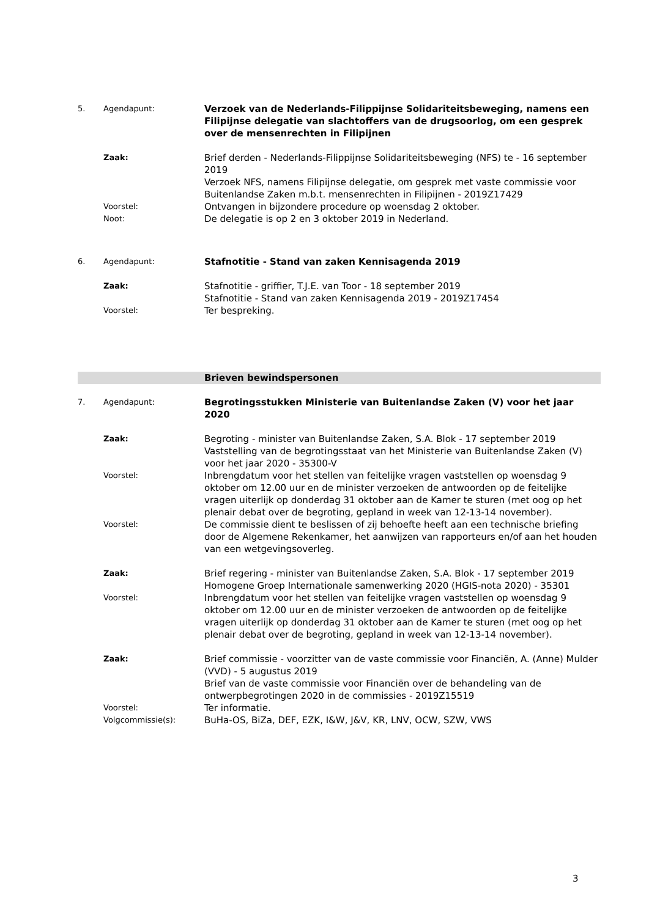| 5. | Agendapunt: | Verzoek van de Nederlands-Filippijnse Solidariteitsbeweging, namens een Filipijnse delegatie van slachtoffers van de drugsoorlog, om een gesprek over de mensenrechten in Filipijnen |
| | Zaak: | Brief derden - Nederlands-Filippijnse Solidariteitsbeweging (NFS) te - 16 september 2019 Verzoek NFS, namens Filipijnse delegatie, om gesprek met vaste commissie voor Buitenlandse Zaken m.b.t. mensenrechten in Filipijnen - 2019Z17429 |
| | Voorstel: | Ontvangen in bijzondere procedure op woensdag 2 oktober. |
| | Noot: | De delegatie is op 2 en 3 oktober 2019 in Nederland. |
| 6. | Agendapunt: | Stafnotitie - Stand van zaken Kennisagenda 2019 |
| | Zaak: | Stafnotitie - griffier, T.J.E. van Toor - 18 september 2019 Stafnotitie - Stand van zaken Kennisagenda 2019 - 2019Z17454 |
| | Voorstel: | Ter bespreking. |
| | | Brieven bewindspersonen |
| 7. | Agendapunt: | Begrotingsstukken Ministerie van Buitenlandse Zaken (V) voor het jaar 2020 |
| | Zaak: | Begroting - minister van Buitenlandse Zaken, S.A. Blok - 17 september 2019 Vaststelling van de begrotingsstaat van het Ministerie van Buitenlandse Zaken (V) voor het jaar 2020 - 35300-V |
| | Voorstel: | Inbrengdatum voor het stellen van feitelijke vragen vaststellen op woensdag 9 oktober om 12.00 uur en de minister verzoeken de antwoorden op de feitelijke vragen uiterlijk op donderdag 31 oktober aan de Kamer te sturen (met oog op het plenair debat over de begroting, gepland in week van 12-13-14 november). |
| | Voorstel: | De commissie dient te beslissen of zij behoefte heeft aan een technische briefing door de Algemene Rekenkamer, het aanwijzen van rapporteurs en/of aan het houden van een wetgevingsoverleg. |
| | Zaak: | Brief regering - minister van Buitenlandse Zaken, S.A. Blok - 17 september 2019 Homogene Groep Internationale samenwerking 2020 (HGIS-nota 2020) - 35301 |
| | Voorstel: | Inbrengdatum voor het stellen van feitelijke vragen vaststellen op woensdag 9 oktober om 12.00 uur en de minister verzoeken de antwoorden op de feitelijke vragen uiterlijk op donderdag 31 oktober aan de Kamer te sturen (met oog op het plenair debat over de begroting, gepland in week van 12-13-14 november). |
| | Zaak: | Brief commissie - voorzitter van de vaste commissie voor Financiën, A. (Anne) Mulder (VVD) - 5 augustus 2019 Brief van de vaste commissie voor Financiën over de behandeling van de ontwerpbegrotingen 2020 in de commissies - 2019Z15519 |
| | Voorstel: | Ter informatie. |
| | Volgcommissie(s): | BuHa-OS, BiZa, DEF, EZK, I&W, J&V, KR, LNV, OCW, SZW, VWS |
3